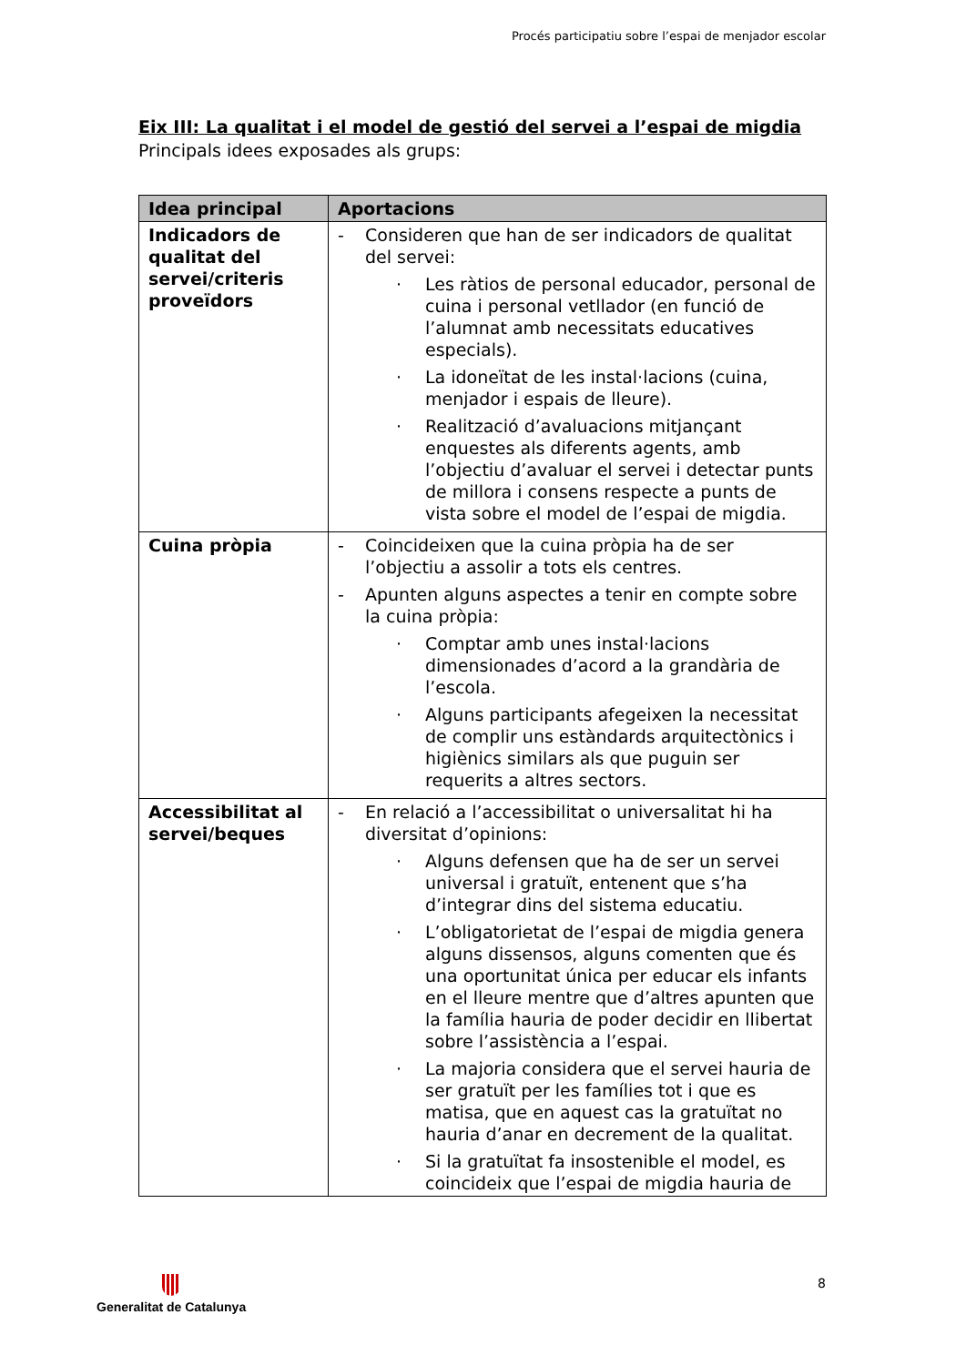Procés participatiu sobre l’espai de menjador escolar
Eix III: La qualitat i el model de gestió del servei a l’espai de migdia
Principals idees exposades als grups:
| Idea principal | Aportacions |
| --- | --- |
| Indicadors de qualitat del servei/criteris proveïdors | - Consideren que han de ser indicadors de qualitat del servei: · Les ràtios de personal educador, personal de cuina i personal vetllador (en funció de l’alumnat amb necessitats educatives especials). · La idoneïtat de les instal·lacions (cuina, menjador i espais de lleure). · Realització d’avaluacions mitjançant enquestes als diferents agents, amb l’objectiu d’avaluar el servei i detectar punts de millora i consens respecte a punts de vista sobre el model de l’espai de migdia. |
| Cuina pròpia | - Coincideixen que la cuina pròpia ha de ser l’objectiu a assolir a tots els centres. - Apunten alguns aspectes a tenir en compte sobre la cuina pròpia: · Comptar amb unes instal·lacions dimensionades d’acord a la grandària de l’escola. · Alguns participants afegeixen la necessitat de complir uns estàndards arquitectònics i higiènics similars als que puguin ser requerits a altres sectors. |
| Accessibilitat al servei/beques | - En relació a l’accessibilitat o universalitat hi ha diversitat d’opinions: · Alguns defensen que ha de ser un servei universal i gratuït, entenent que s’ha d’integrar dins del sistema educatiu. · L’obligatorietat de l’espai de migdia genera alguns dissensos, alguns comenten que és una oportunitat única per educar els infants en el lleure mentre que d’altres apunten que la família hauria de poder decidir en llibertat sobre l’assistència a l’espai. · La majoria considera que el servei hauria de ser gratuït per les famílies tot i que es matisa, que en aquest cas la gratuïtat no hauria d’anar en decrement de la qualitat. · Si la gratuïtat fa insostenible el model, es coincideix que l’espai de migdia hauria de |
8 Generalitat de Catalunya